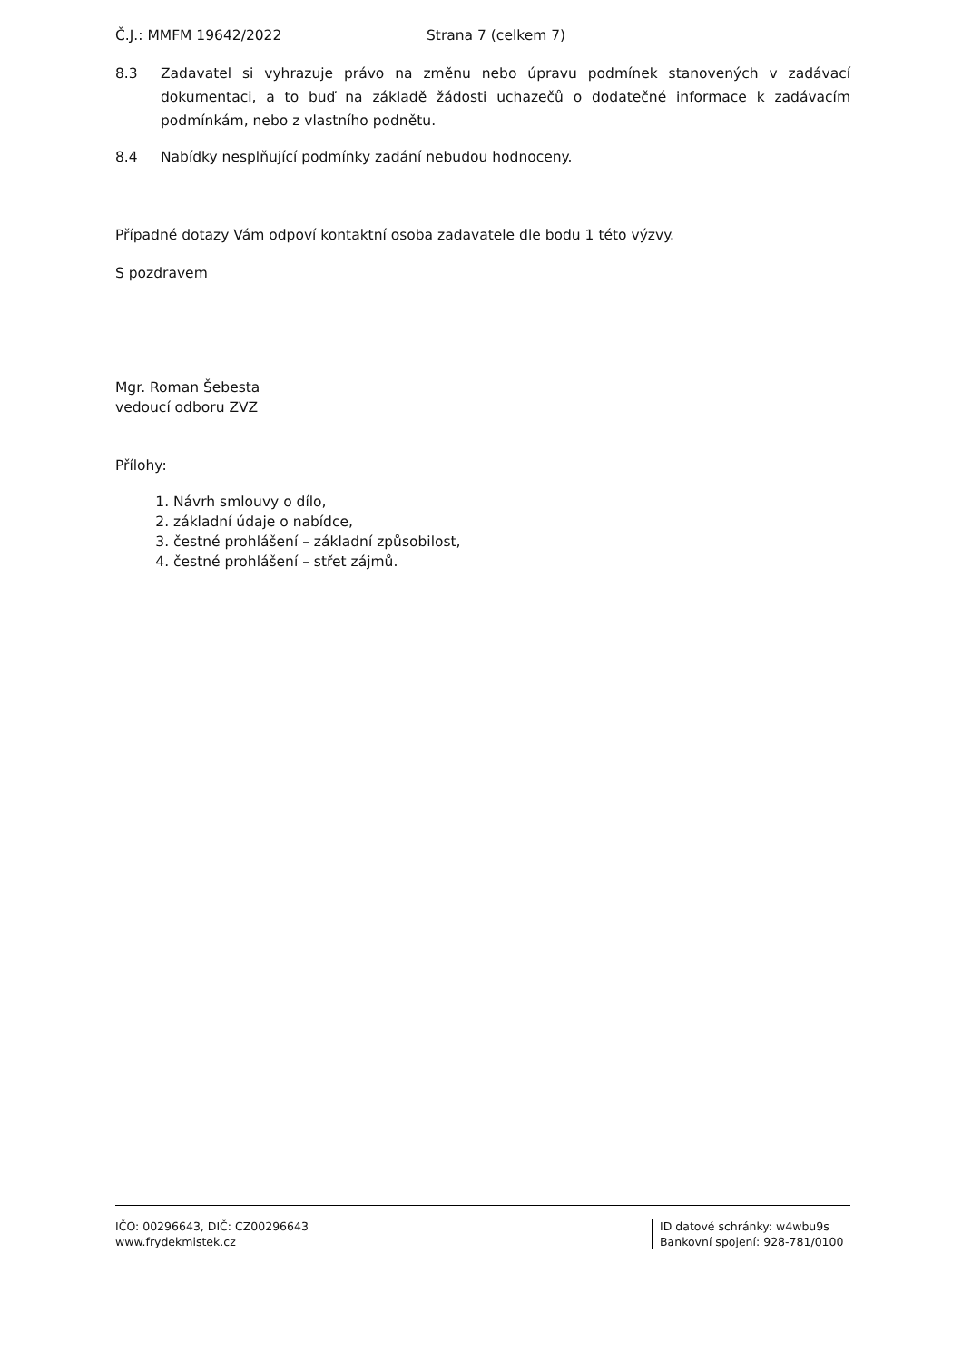Č.J.: MMFM 19642/2022 Strana 7 (celkem 7)
8.3 Zadavatel si vyhrazuje právo na změnu nebo úpravu podmínek stanovených v zadávací dokumentaci, a to buď na základě žádosti uchazečů o dodatečné informace k zadávacím podmínkám, nebo z vlastního podnětu.
8.4 Nabídky nesplňující podmínky zadání nebudou hodnoceny.
Případné dotazy Vám odpoví kontaktní osoba zadavatele dle bodu 1 této výzvy.
S pozdravem
Mgr. Roman Šebesta
vedoucí odboru ZVZ
Přílohy:
1. Návrh smlouvy o dílo,
2. základní údaje o nabídce,
3. čestné prohlášení – základní způsobilost,
4. čestné prohlášení – střet zájmů.
IČO: 00296643, DIČ: CZ00296643
www.frydekmistek.cz
ID datové schránky: w4wbu9s
Bankovní spojení: 928-781/0100